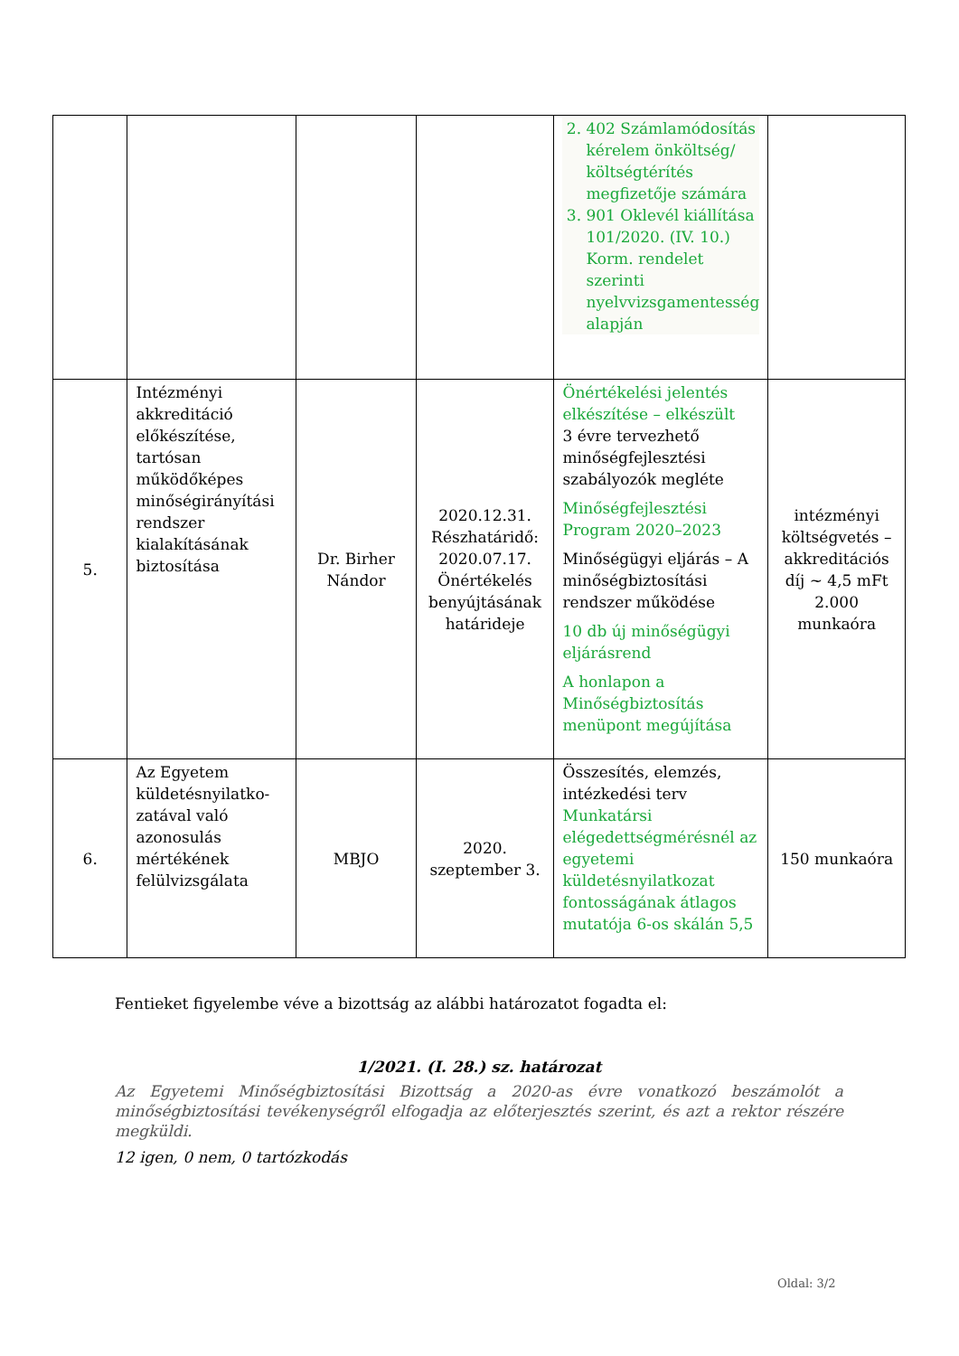| | | | | 2. 402 Számlamódosítás kérelem önköltség/ költségtérítés megfizetője számára 3. 901 Oklevél kiállítása 101/2020. (IV. 10.) Korm. rendelet szerinti nyelvvizsgamentesség alapján | |
| 5. | Intézményi akkreditáció előkészítése, tartósan működőképes minőségirányítási rendszer kialakításának biztosítása | Dr. Birher Nándor | 2020.12.31. Részhatáridő: 2020.07.17. Önértékelés benyújtásának határideje | Önértékelési jelentés elkészítése – elkészült 3 évre tervezhető minőségfejlesztési szabályozók megléte Minőségfejlesztési Program 2020–2023 Minőségügyi eljárás – A minőségbiztosítási rendszer működése 10 db új minőségügyi eljárásrend A honlapon a Minőségbiztosítás menüpont megújítása | intézményi költségvetés – akkreditációs díj ~ 4,5 mFt 2.000 munkaóra |
| 6. | Az Egyetem küldetésnyilatko-zatával való azonosulás mértékének felülvizsgálata | MBJO | 2020. szeptember 3. | Összesítés, elemzés, intézkedési terv Munkatársi elégedettségmérésnél az egyetemi küldetésnyilatkozat fontosságának átlagos mutatója 6-os skálán 5,5 | 150 munkaóra |
Fentieket figyelembe véve a bizottság az alábbi határozatot fogadta el:
1/2021. (I. 28.) sz. határozat
Az Egyetemi Minőségbiztosítási Bizottság a 2020-as évre vonatkozó beszámolót a minőségbiztosítási tevékenységről elfogadja az előterjesztés szerint, és azt a rektor részére megküldi.
12 igen, 0 nem, 0 tartózkodás
Oldal: 3/2